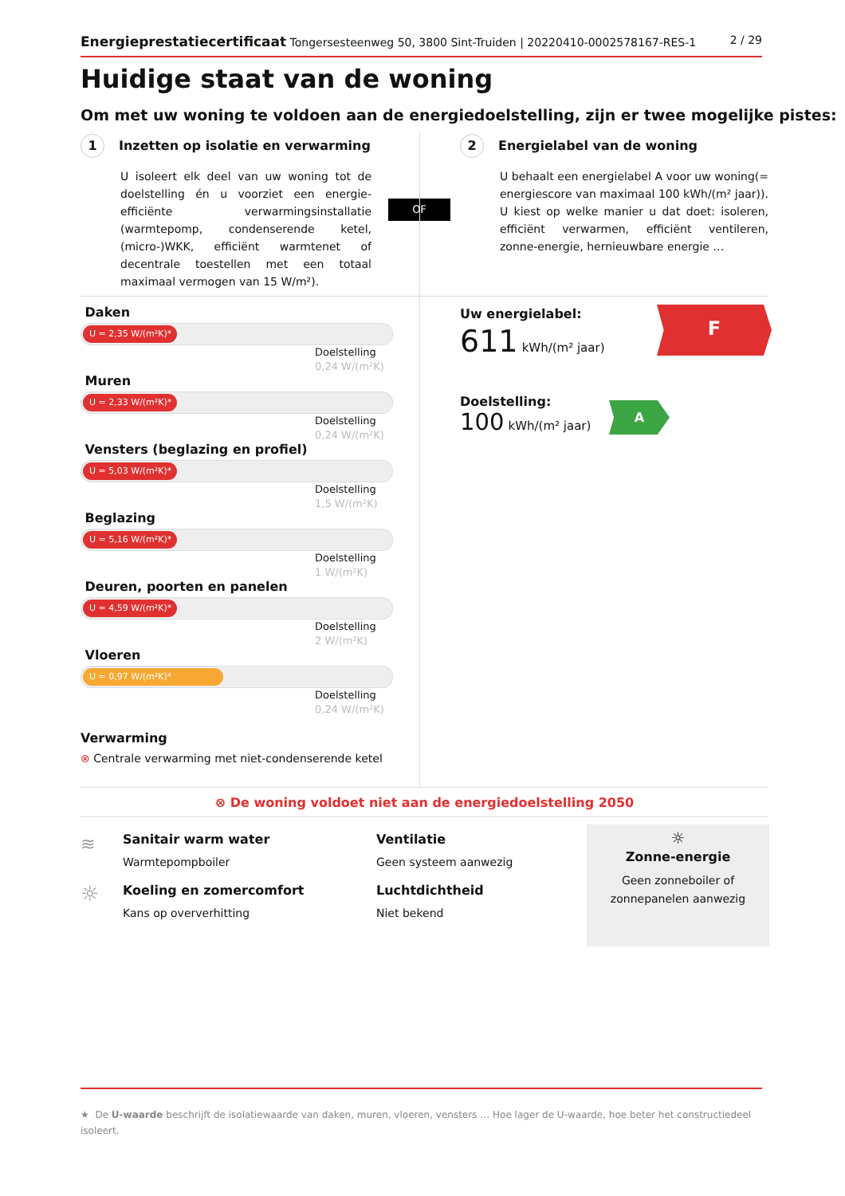Energieprestatiecertificaat Tongersesteenweg 50, 3800 Sint-Truiden | 20220410-0002578167-RES-1
2 / 29
Huidige staat van de woning
Om met uw woning te voldoen aan de energiedoelstelling, zijn er twee mogelijke pistes:
1 Inzetten op isolatie en verwarming
U isoleert elk deel van uw woning tot de doelstelling én u voorziet een energie-efficiënte verwarmingsinstallatie (warmtepomp, condenserende ketel, (micro-)WKK, efficiënt warmtenet of decentrale toestellen met een totaal maximaal vermogen van 15 W/m²).
OF
2 Energielabel van de woning
U behaalt een energielabel A voor uw woning(= energiescore van maximaal 100 kWh/(m² jaar)). U kiest op welke manier u dat doet: isoleren, efficiënt verwarmen, efficiënt ventileren, zonne-energie, hernieuwbare energie …
Daken
U = 2,35 W/(m²K)*
Doelstelling
0,24 W/(m²K)
Muren
U = 2,33 W/(m²K)*
Doelstelling
0,24 W/(m²K)
Vensters (beglazing en profiel)
U = 5,03 W/(m²K)*
Doelstelling
1,5 W/(m²K)
Beglazing
U = 5,16 W/(m²K)*
Doelstelling
1 W/(m²K)
Deuren, poorten en panelen
U = 4,59 W/(m²K)*
Doelstelling
2 W/(m²K)
Vloeren
U = 0,97 W/(m²K)*
Doelstelling
0,24 W/(m²K)
Verwarming
⊗ Centrale verwarming met niet-condenserende ketel
Uw energielabel:
611 kWh/(m² jaar)
F
Doelstelling:
100 kWh/(m² jaar)
A
⊗ De woning voldoet niet aan de energiedoelstelling 2050
Sanitair warm water
Warmtepompboiler
Koeling en zomercomfort
Kans op oververhitting
Ventilatie
Geen systeem aanwezig
Luchtdichtheid
Niet bekend
≋
☼
☼
Zonne-energie
Geen zonneboiler of zonnepanelen aanwezig
★ De U-waarde beschrijft de isolatiewaarde van daken, muren, vloeren, vensters … Hoe lager de U-waarde, hoe beter het constructiedeel isoleert.